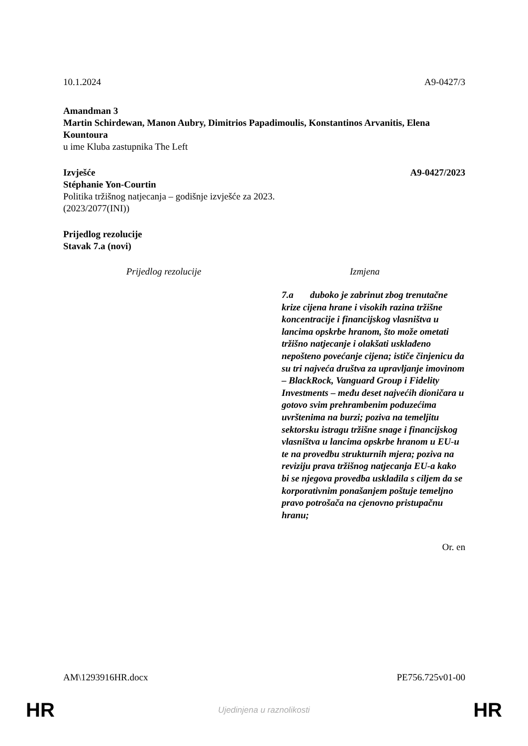10.1.2024 A9-0427/3
Amandman 3
Martin Schirdewan, Manon Aubry, Dimitrios Papadimoulis, Konstantinos Arvanitis, Elena Kountoura
u ime Kluba zastupnika The Left
Izvješće A9-0427/2023
Stéphanie Yon-Courtin
Politika tržišnog natjecanja – godišnje izvješće za 2023.
(2023/2077(INI))
Prijedlog rezolucije
Stavak 7.a (novi)
| Prijedlog rezolucije | Izmjena |
| --- | --- |
| | 7.a duboko je zabrinut zbog trenutačne krize cijena hrane i visokih razina tržišne koncentracije i financijskog vlasništva u lancima opskrbe hranom, što može ometati tržišno natjecanje i olakšati usklađeno nepošteno povećanje cijena; ističe činjenicu da su tri najveća društva za upravljanje imovinom – BlackRock, Vanguard Group i Fidelity Investments – među deset najvećih dioničara u gotovo svim prehrambenim poduzećima uvrštenima na burzi; poziva na temeljitu sektorsku istragu tržišne snage i financijskog vlasništva u lancima opskrbe hranom u EU-u te na provedbu strukturnih mjera; poziva na reviziju prava tržišnog natjecanja EU-a kako bi se njegova provedba uskladila s ciljem da se korporativnim ponašanjem poštuje temeljno pravo potrošača na cjenovno pristupačnu hranu; |
Or. en
AM\1293916HR.docx PE756.725v01-00
HR Ujedinjena u raznolikosti HR